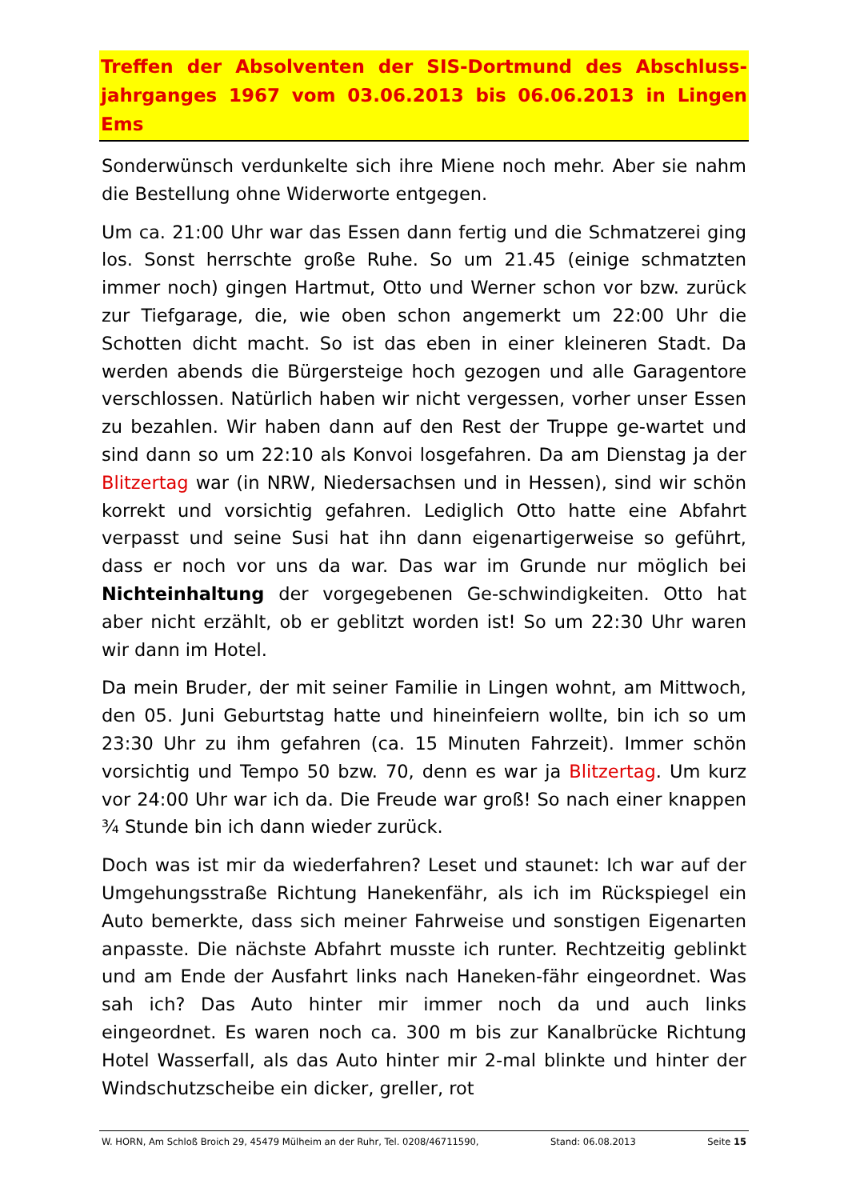Treffen der Absolventen der SIS-Dortmund des Abschluss-jahrganges 1967 vom 03.06.2013 bis 06.06.2013 in Lingen Ems
Sonderwünsch verdunkelte sich ihre Miene noch mehr. Aber sie nahm die Bestellung ohne Widerworte entgegen.
Um ca. 21:00 Uhr war das Essen dann fertig und die Schmatzerei ging los. Sonst herrschte große Ruhe. So um 21.45 (einige schmatzten immer noch) gingen Hartmut, Otto und Werner schon vor bzw. zurück zur Tiefgarage, die, wie oben schon angemerkt um 22:00 Uhr die Schotten dicht macht. So ist das eben in einer kleineren Stadt. Da werden abends die Bürgersteige hoch gezogen und alle Garagentore verschlossen. Natürlich haben wir nicht vergessen, vorher unser Essen zu bezahlen. Wir haben dann auf den Rest der Truppe ge-wartet und sind dann so um 22:10 als Konvoi losgefahren. Da am Dienstag ja der Blitzertag war (in NRW, Niedersachsen und in Hessen), sind wir schön korrekt und vorsichtig gefahren. Lediglich Otto hatte eine Abfahrt verpasst und seine Susi hat ihn dann eigenartigerweise so geführt, dass er noch vor uns da war. Das war im Grunde nur möglich bei Nichteinhaltung der vorgegebenen Ge-schwindigkeiten. Otto hat aber nicht erzählt, ob er geblitzt worden ist! So um 22:30 Uhr waren wir dann im Hotel.
Da mein Bruder, der mit seiner Familie in Lingen wohnt, am Mittwoch, den 05. Juni Geburtstag hatte und hineinfeiern wollte, bin ich so um 23:30 Uhr zu ihm gefahren (ca. 15 Minuten Fahrzeit). Immer schön vorsichtig und Tempo 50 bzw. 70, denn es war ja Blitzertag. Um kurz vor 24:00 Uhr war ich da. Die Freude war groß! So nach einer knappen ¾ Stunde bin ich dann wieder zurück.
Doch was ist mir da wiederfahren? Leset und staunet: Ich war auf der Umgehungsstraße Richtung Hanekenfähr, als ich im Rückspiegel ein Auto bemerkte, dass sich meiner Fahrweise und sonstigen Eigenarten anpasste. Die nächste Abfahrt musste ich runter. Rechtzeitig geblinkt und am Ende der Ausfahrt links nach Haneken-fähr eingeordnet. Was sah ich? Das Auto hinter mir immer noch da und auch links eingeordnet. Es waren noch ca. 300 m bis zur Kanalbrücke Richtung Hotel Wasserfall, als das Auto hinter mir 2-mal blinkte und hinter der Windschutzscheibe ein dicker, greller, rot
W. HORN, Am Schloß Broich 29, 45479 Mülheim an der Ruhr, Tel. 0208/46711590, Stand: 06.08.2013 Seite 15